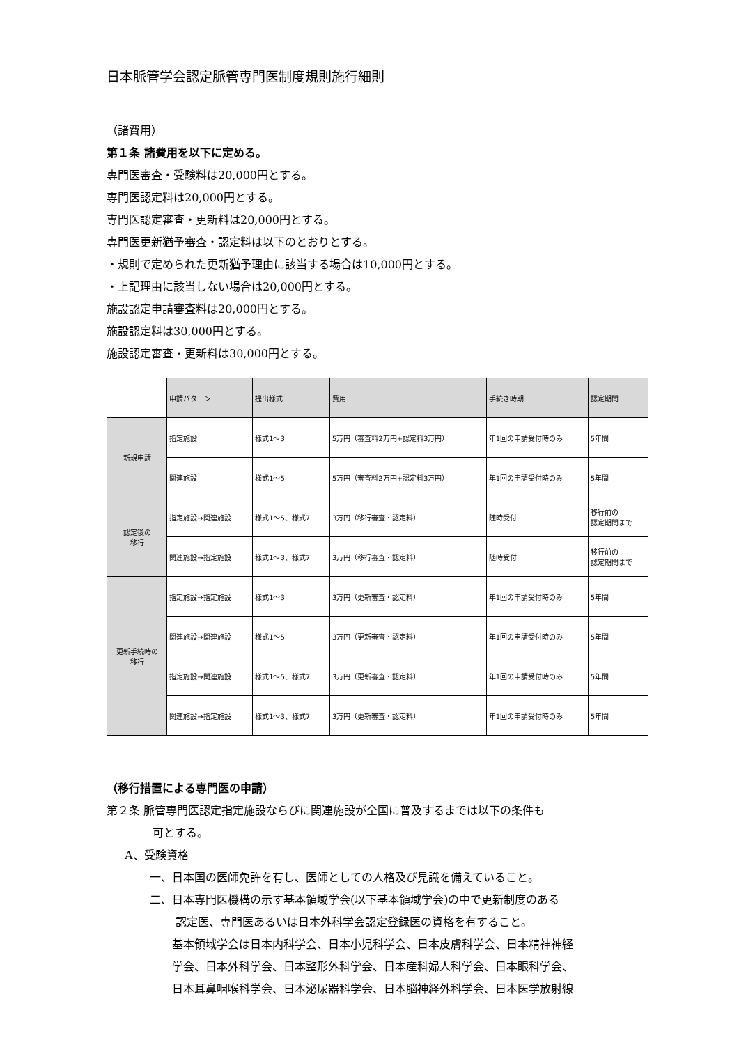日本脈管学会認定脈管専門医制度規則施行細則
（諸費用）
第１条 諸費用を以下に定める。
専門医審査・受験料は20,000円とする。
専門医認定料は20,000円とする。
専門医認定審査・更新料は20,000円とする。
専門医更新猶予審査・認定料は以下のとおりとする。
・規則で定められた更新猶予理由に該当する場合は10,000円とする。
・上記理由に該当しない場合は20,000円とする。
施設認定申請審査料は20,000円とする。
施設認定料は30,000円とする。
施設認定審査・更新料は30,000円とする。
| | 申請パターン | 提出様式 | 費用 | 手続き時期 | 認定期間 |
| --- | --- | --- | --- | --- | --- |
| 新規申請 | 指定施設 | 様式1～3 | 5万円（審査料2万円+認定料3万円） | 年1回の申請受付時のみ | 5年間 |
| | 関連施設 | 様式1～5 | 5万円（審査料2万円+認定料3万円） | 年1回の申請受付時のみ | 5年間 |
| 認定後の 移行 | 指定施設→関連施設 | 様式1～5、様式7 | 3万円（移行審査・認定料） | 随時受付 | 移行前の 認定期間まで |
| | 関連施設→指定施設 | 様式1～3、様式7 | 3万円（移行審査・認定料） | 随時受付 | 移行前の 認定期間まで |
| 更新手続時の 移行 | 指定施設→指定施設 | 様式1～3 | 3万円（更新審査・認定料） | 年1回の申請受付時のみ | 5年間 |
| | 関連施設→関連施設 | 様式1～5 | 3万円（更新審査・認定料） | 年1回の申請受付時のみ | 5年間 |
| | 指定施設→関連施設 | 様式1～5、様式7 | 3万円（更新審査・認定料） | 年1回の申請受付時のみ | 5年間 |
| | 関連施設→指定施設 | 様式1～3、様式7 | 3万円（更新審査・認定料） | 年1回の申請受付時のみ | 5年間 |
（移行措置による専門医の申請）
第２条 脈管専門医認定指定施設ならびに関連施設が全国に普及するまでは以下の条件も
可とする。
A、受験資格
一、日本国の医師免許を有し、医師としての人格及び見識を備えていること。
二、日本専門医機構の示す基本領域学会(以下基本領域学会)の中で更新制度のある
認定医、専門医あるいは日本外科学会認定登録医の資格を有すること。
基本領域学会は日本内科学会、日本小児科学会、日本皮膚科学会、日本精神神経
学会、日本外科学会、日本整形外科学会、日本産科婦人科学会、日本眼科学会、
日本耳鼻咽喉科学会、日本泌尿器科学会、日本脳神経外科学会、日本医学放射線